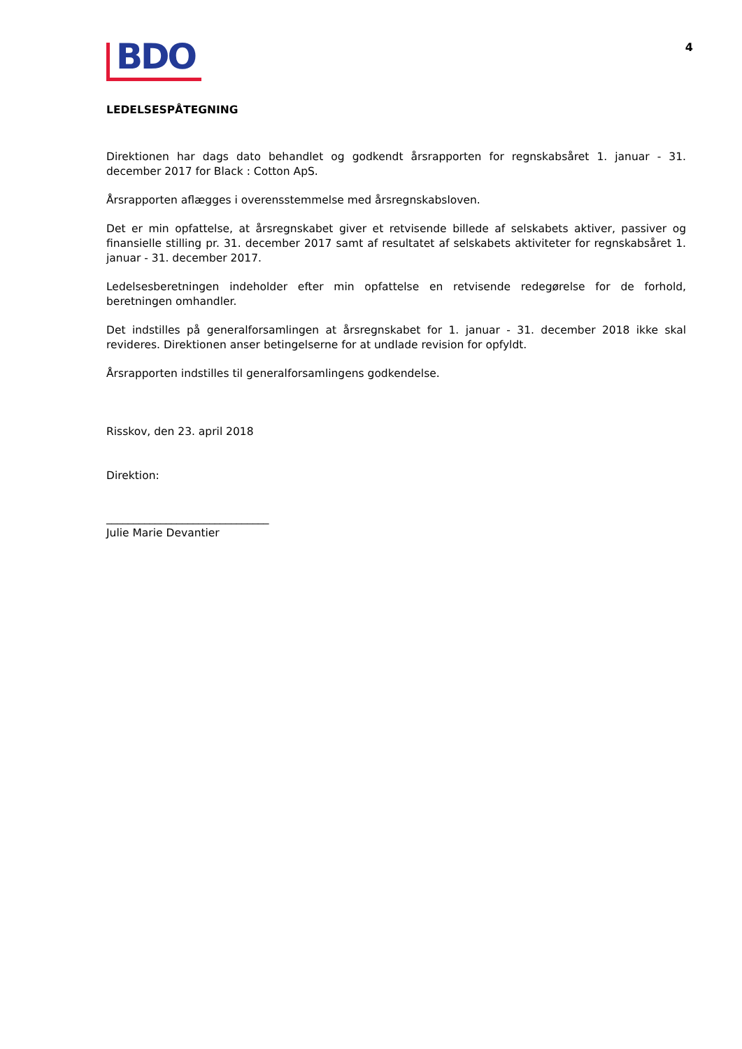BDO
4
LEDELSESPÅTEGNING
Direktionen har dags dato behandlet og godkendt årsrapporten for regnskabsåret 1. januar - 31. december 2017 for Black : Cotton ApS.
Årsrapporten aflægges i overensstemmelse med årsregnskabsloven.
Det er min opfattelse, at årsregnskabet giver et retvisende billede af selskabets aktiver, passiver og finansielle stilling pr. 31. december 2017 samt af resultatet af selskabets aktiviteter for regnskabsåret 1. januar - 31. december 2017.
Ledelsesberetningen indeholder efter min opfattelse en retvisende redegørelse for de forhold, beretningen omhandler.
Det indstilles på generalforsamlingen at årsregnskabet for 1. januar - 31. december 2018 ikke skal revideres. Direktionen anser betingelserne for at undlade revision for opfyldt.
Årsrapporten indstilles til generalforsamlingens godkendelse.
Risskov, den 23. april 2018
Direktion:
______________________________
Julie Marie Devantier